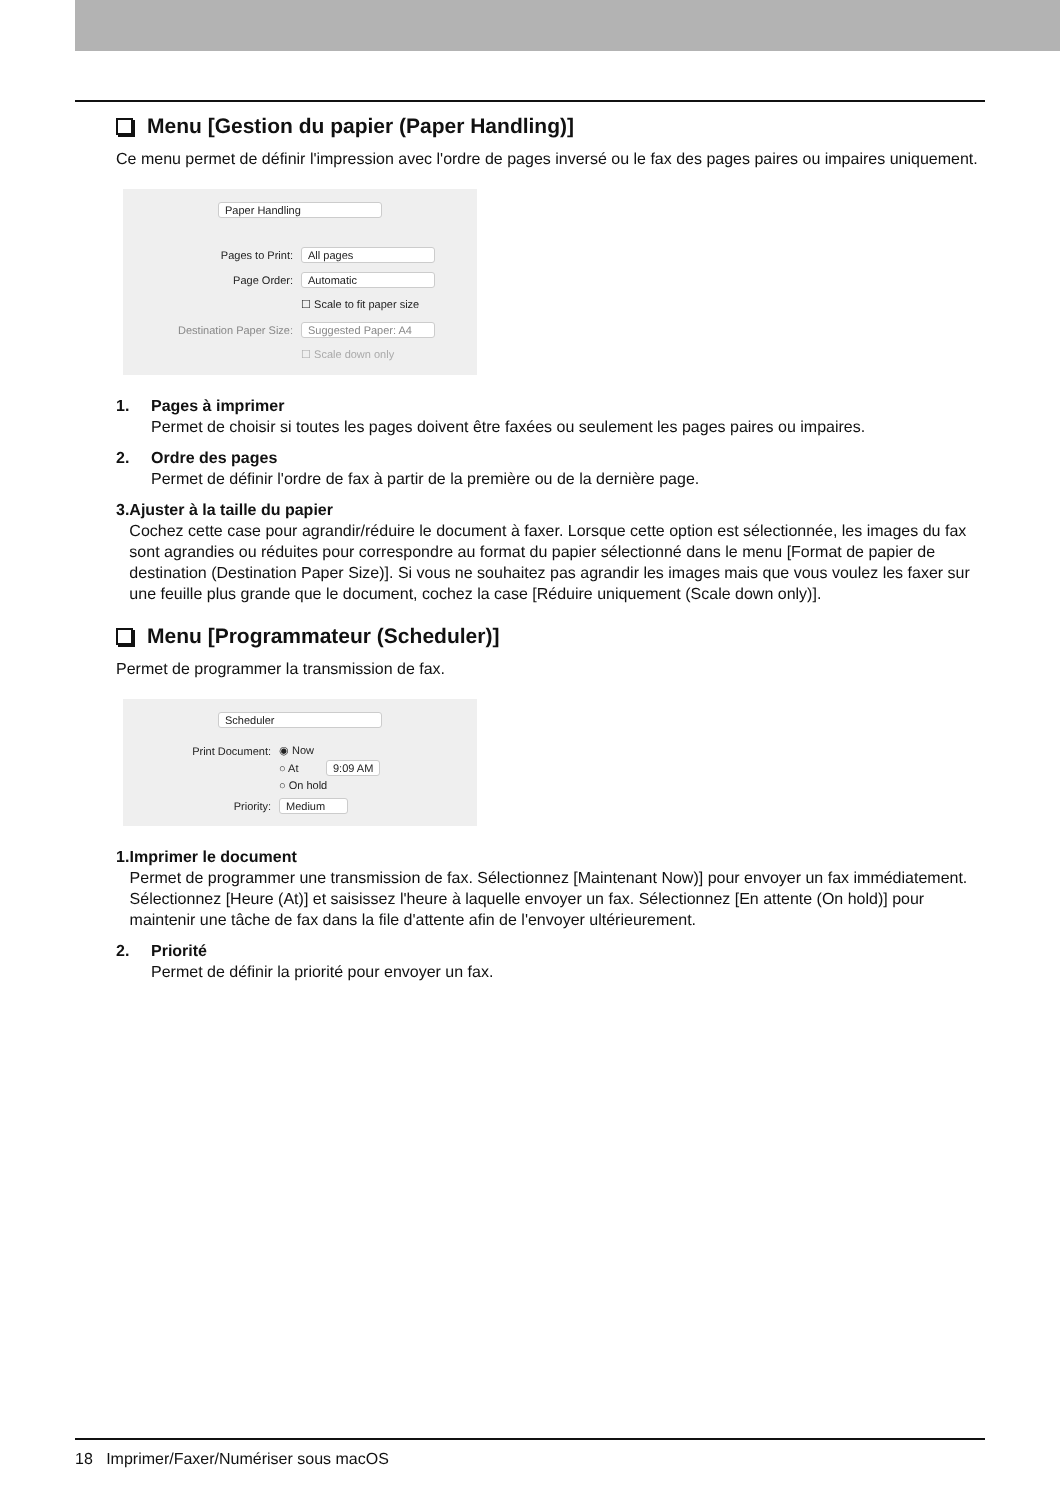Menu [Gestion du papier (Paper Handling)]
Ce menu permet de définir l'impression avec l'ordre de pages inversé ou le fax des pages paires ou impaires uniquement.
Paper Handling
Pages to Print: All pages
Page Order: Automatic
☐ Scale to fit paper size
Destination Paper Size: Suggested Paper: A4
☐ Scale down only
1. Pages à imprimer
Permet de choisir si toutes les pages doivent être faxées ou seulement les pages paires ou impaires.
2. Ordre des pages
Permet de définir l'ordre de fax à partir de la première ou de la dernière page.
3. Ajuster à la taille du papier
Cochez cette case pour agrandir/réduire le document à faxer. Lorsque cette option est sélectionnée, les images du fax sont agrandies ou réduites pour correspondre au format du papier sélectionné dans le menu [Format de papier de destination (Destination Paper Size)]. Si vous ne souhaitez pas agrandir les images mais que vous voulez les faxer sur une feuille plus grande que le document, cochez la case [Réduire uniquement (Scale down only)].
Menu [Programmateur (Scheduler)]
Permet de programmer la transmission de fax.
Scheduler
Print Document: ◉ Now
○ At 9:09 AM
○ On hold
Priority: Medium
1. Imprimer le document
Permet de programmer une transmission de fax. Sélectionnez [Maintenant Now)] pour envoyer un fax immédiatement. Sélectionnez [Heure (At)] et saisissez l'heure à laquelle envoyer un fax. Sélectionnez [En attente (On hold)] pour maintenir une tâche de fax dans la file d'attente afin de l'envoyer ultérieurement.
2. Priorité
Permet de définir la priorité pour envoyer un fax.
18 Imprimer/Faxer/Numériser sous macOS